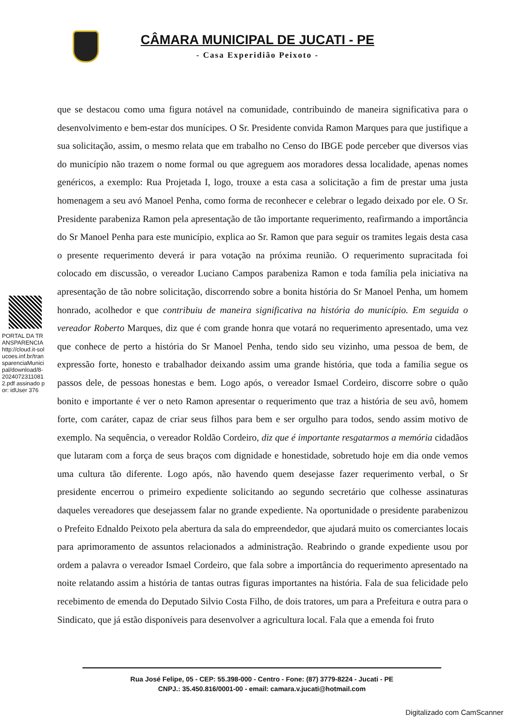CÂMARA MUNICIPAL DE JUCATI - PE
- Casa Experidião Peixoto -
PORTAL DA TRANSPARENCIA http://cloud.it-solucoes.inf.br/transparenciaMunicipal/download/8-20240723110812.pdf assinado por: idUser 376
que se destacou como uma figura notável na comunidade, contribuindo de maneira significativa para o desenvolvimento e bem-estar dos munícipes. O Sr. Presidente convida Ramon Marques para que justifique a sua solicitação, assim, o mesmo relata que em trabalho no Censo do IBGE pode perceber que diversos vias do município não trazem o nome formal ou que agreguem aos moradores dessa localidade, apenas nomes genéricos, a exemplo: Rua Projetada I, logo, trouxe a esta casa a solicitação a fim de prestar uma justa homenagem a seu avó Manoel Penha, como forma de reconhecer e celebrar o legado deixado por ele. O Sr. Presidente parabeniza Ramon pela apresentação de tão importante requerimento, reafirmando a importância do Sr Manoel Penha para este município, explica ao Sr. Ramon que para seguir os tramites legais desta casa o presente requerimento deverá ir para votação na próxima reunião. O requerimento supracitada foi colocado em discussão, o vereador Luciano Campos parabeniza Ramon e toda família pela iniciativa na apresentação de tão nobre solicitação, discorrendo sobre a bonita história do Sr Manoel Penha, um homem honrado, acolhedor e que contribuiu de maneira significativa na história do município. Em seguida o vereador Roberto Marques, diz que é com grande honra que votará no requerimento apresentado, uma vez que conhece de perto a história do Sr Manoel Penha, tendo sido seu vizinho, uma pessoa de bem, de expressão forte, honesto e trabalhador deixando assim uma grande história, que toda a família segue os passos dele, de pessoas honestas e bem. Logo após, o vereador Ismael Cordeiro, discorre sobre o quão bonito e importante é ver o neto Ramon apresentar o requerimento que traz a história de seu avô, homem forte, com caráter, capaz de criar seus filhos para bem e ser orgulho para todos, sendo assim motivo de exemplo. Na sequência, o vereador Roldão Cordeiro, diz que é importante resgatarmos a memória cidadãos que lutaram com a força de seus braços com dignidade e honestidade, sobretudo hoje em dia onde vemos uma cultura tão diferente. Logo após, não havendo quem desejasse fazer requerimento verbal, o Sr presidente encerrou o primeiro expediente solicitando ao segundo secretário que colhesse assinaturas daqueles vereadores que desejassem falar no grande expediente. Na oportunidade o presidente parabenizou o Prefeito Ednaldo Peixoto pela abertura da sala do empreendedor, que ajudará muito os comerciantes locais para aprimoramento de assuntos relacionados a administração. Reabrindo o grande expediente usou por ordem a palavra o vereador Ismael Cordeiro, que fala sobre a importância do requerimento apresentado na noite relatando assim a história de tantas outras figuras importantes na história. Fala de sua felicidade pelo recebimento de emenda do Deputado Silvio Costa Filho, de dois tratores, um para a Prefeitura e outra para o Sindicato, que já estão disponíveis para desenvolver a agricultura local. Fala que a emenda foi fruto
Rua José Felipe, 05 - CEP: 55.398-000 - Centro - Fone: (87) 3779-8224 - Jucati - PE
CNPJ.: 35.450.816/0001-00 - email: camara.v.jucati@hotmail.com
Digitalizado com CamScanner